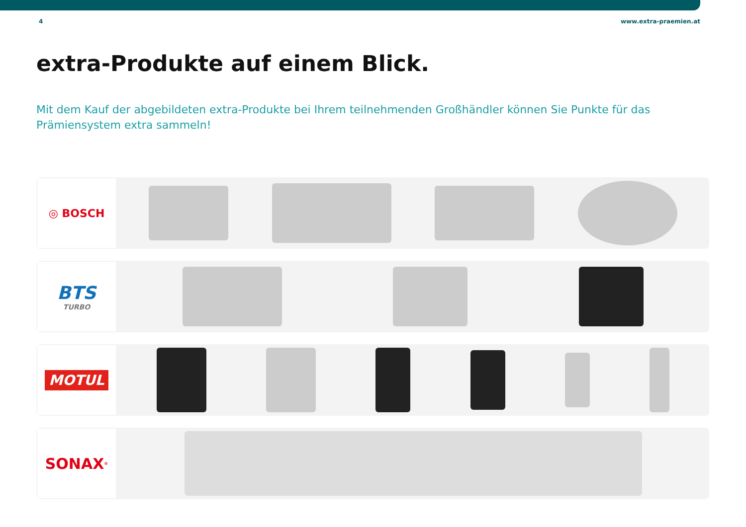4 www.extra-praemien.at
extra-Produkte auf einem Blick.
Mit dem Kauf der abgebildeten extra-Produkte bei Ihrem teilnehmenden Großhändler können Sie Punkte für das Prämiensystem extra sammeln!
◎ BOSCH
BTS
TURBO
MOTUL
SONAX<sup>®</sup>